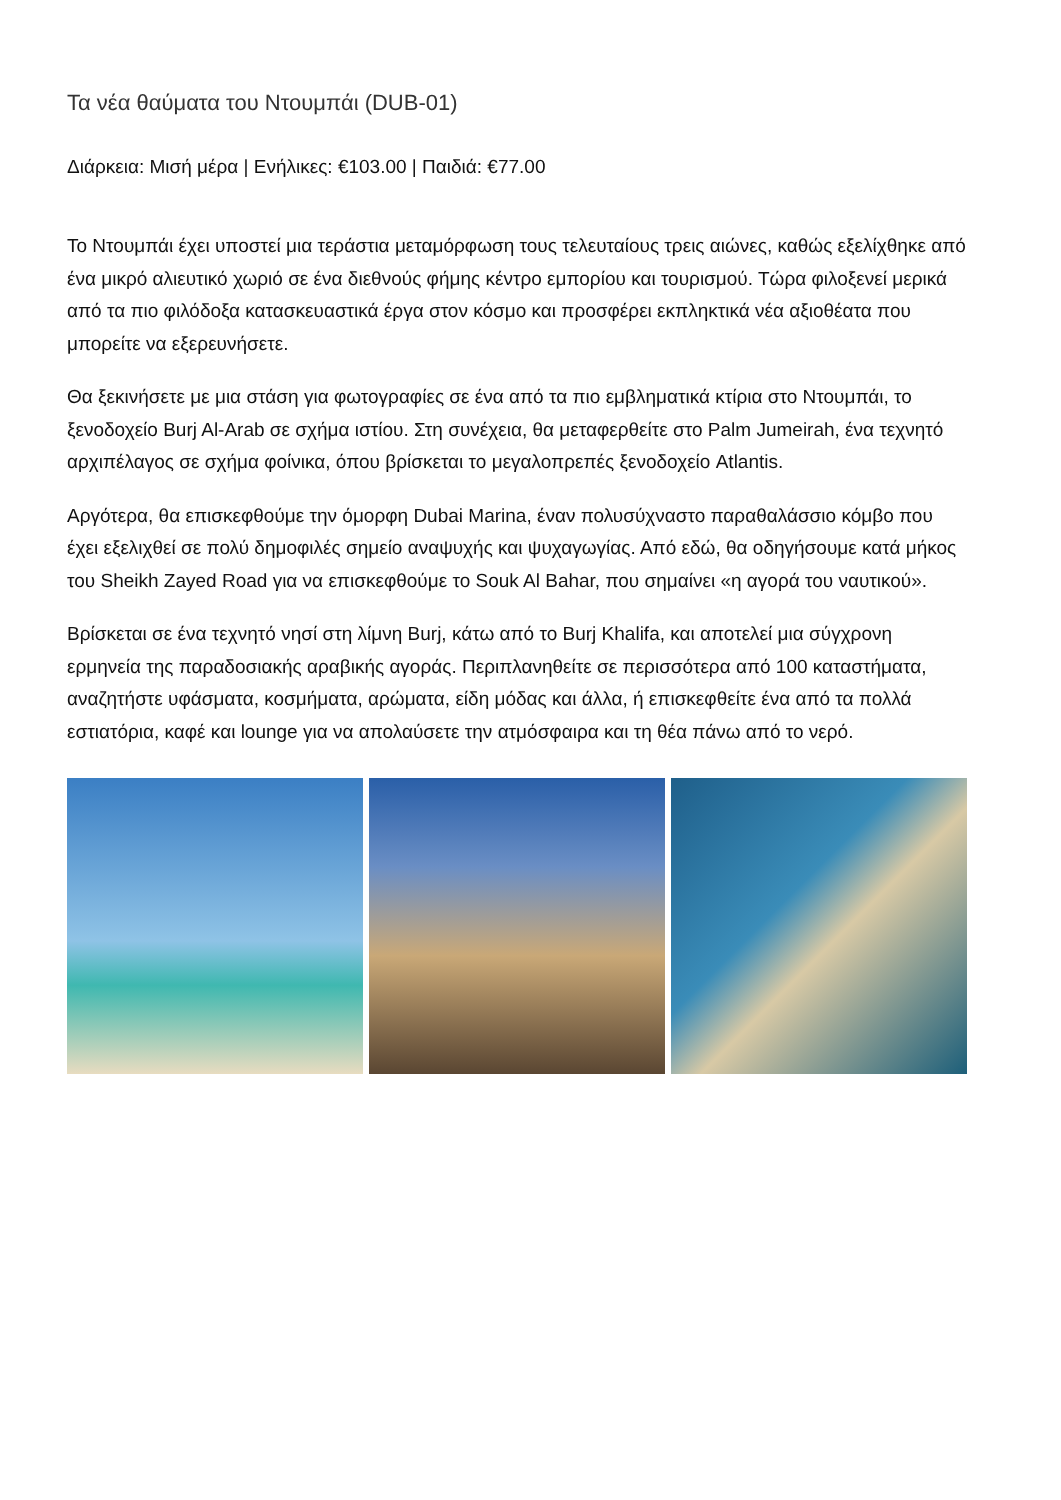Τα νέα θαύματα του Ντουμπάι (DUB-01)
Διάρκεια: Μισή μέρα | Ενήλικες: €103.00 | Παιδιά: €77.00
Το Ντουμπάι έχει υποστεί μια τεράστια μεταμόρφωση τους τελευταίους τρεις αιώνες, καθώς εξελίχθηκε από ένα μικρό αλιευτικό χωριό σε ένα διεθνούς φήμης κέντρο εμπορίου και τουρισμού. Τώρα φιλοξενεί μερικά από τα πιο φιλόδοξα κατασκευαστικά έργα στον κόσμο και προσφέρει εκπληκτικά νέα αξιοθέατα που μπορείτε να εξερευνήσετε.
Θα ξεκινήσετε με μια στάση για φωτογραφίες σε ένα από τα πιο εμβληματικά κτίρια στο Ντουμπάι, το ξενοδοχείο Burj Al-Arab σε σχήμα ιστίου. Στη συνέχεια, θα μεταφερθείτε στο Palm Jumeirah, ένα τεχνητό αρχιπέλαγος σε σχήμα φοίνικα, όπου βρίσκεται το μεγαλοπρεπές ξενοδοχείο Atlantis.
Αργότερα, θα επισκεφθούμε την όμορφη Dubai Marina, έναν πολυσύχναστο παραθαλάσσιο κόμβο που έχει εξελιχθεί σε πολύ δημοφιλές σημείο αναψυχής και ψυχαγωγίας. Από εδώ, θα οδηγήσουμε κατά μήκος του Sheikh Zayed Road για να επισκεφθούμε το Souk Al Bahar, που σημαίνει «η αγορά του ναυτικού».
Βρίσκεται σε ένα τεχνητό νησί στη λίμνη Burj, κάτω από το Burj Khalifa, και αποτελεί μια σύγχρονη ερμηνεία της παραδοσιακής αραβικής αγοράς. Περιπλανηθείτε σε περισσότερα από 100 καταστήματα, αναζητήστε υφάσματα, κοσμήματα, αρώματα, είδη μόδας και άλλα, ή επισκεφθείτε ένα από τα πολλά εστιατόρια, καφέ και lounge για να απολαύσετε την ατμόσφαιρα και τη θέα πάνω από το νερό.